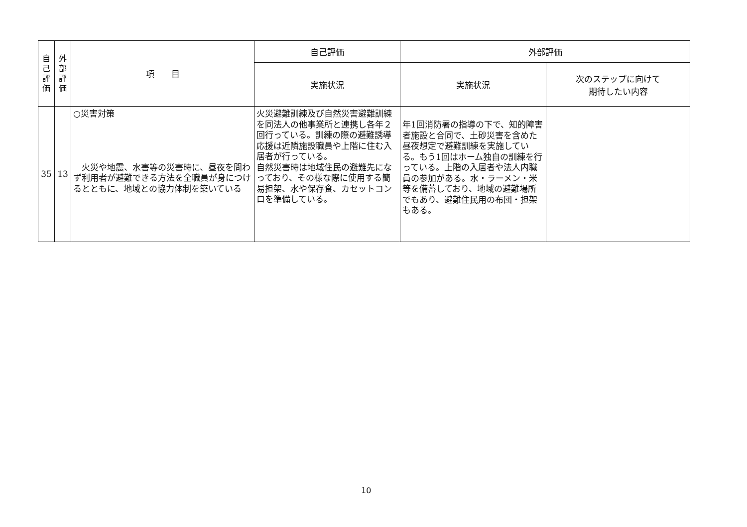| 自 己 評 価 | 外 部 評 価 | 項 目 | 自己評価 | 外部評価 | |
| --- | --- | --- | --- | --- | --- |
| | | | 実施状況 | 実施状況 | 次のステップに向けて 期待したい内容 |
| 35 | 13 | ○災害対策 火災や地震、水害等の災害時に、昼夜を問わず利用者が避難できる方法を全職員が身につけるとともに、地域との協力体制を築いている | 火災避難訓練及び自然災害避難訓練を同法人の他事業所と連携し各年２回行っている。訓練の際の避難誘導応援は近隣施設職員や上階に住む入居者が行っている。 自然災害時は地域住民の避難先になっており、その様な際に使用する簡易担架、水や保存食、カセットコンロを準備している。 | 年1回消防署の指導の下で、知的障害者施設と合同で、土砂災害を含めた昼夜想定で避難訓練を実施している。もう1回はホーム独自の訓練を行っている。上階の入居者や法人内職員の参加がある。水・ラーメン・米等を備蓄しており、地域の避難場所でもあり、避難住民用の布団・担架もある。 | |
10